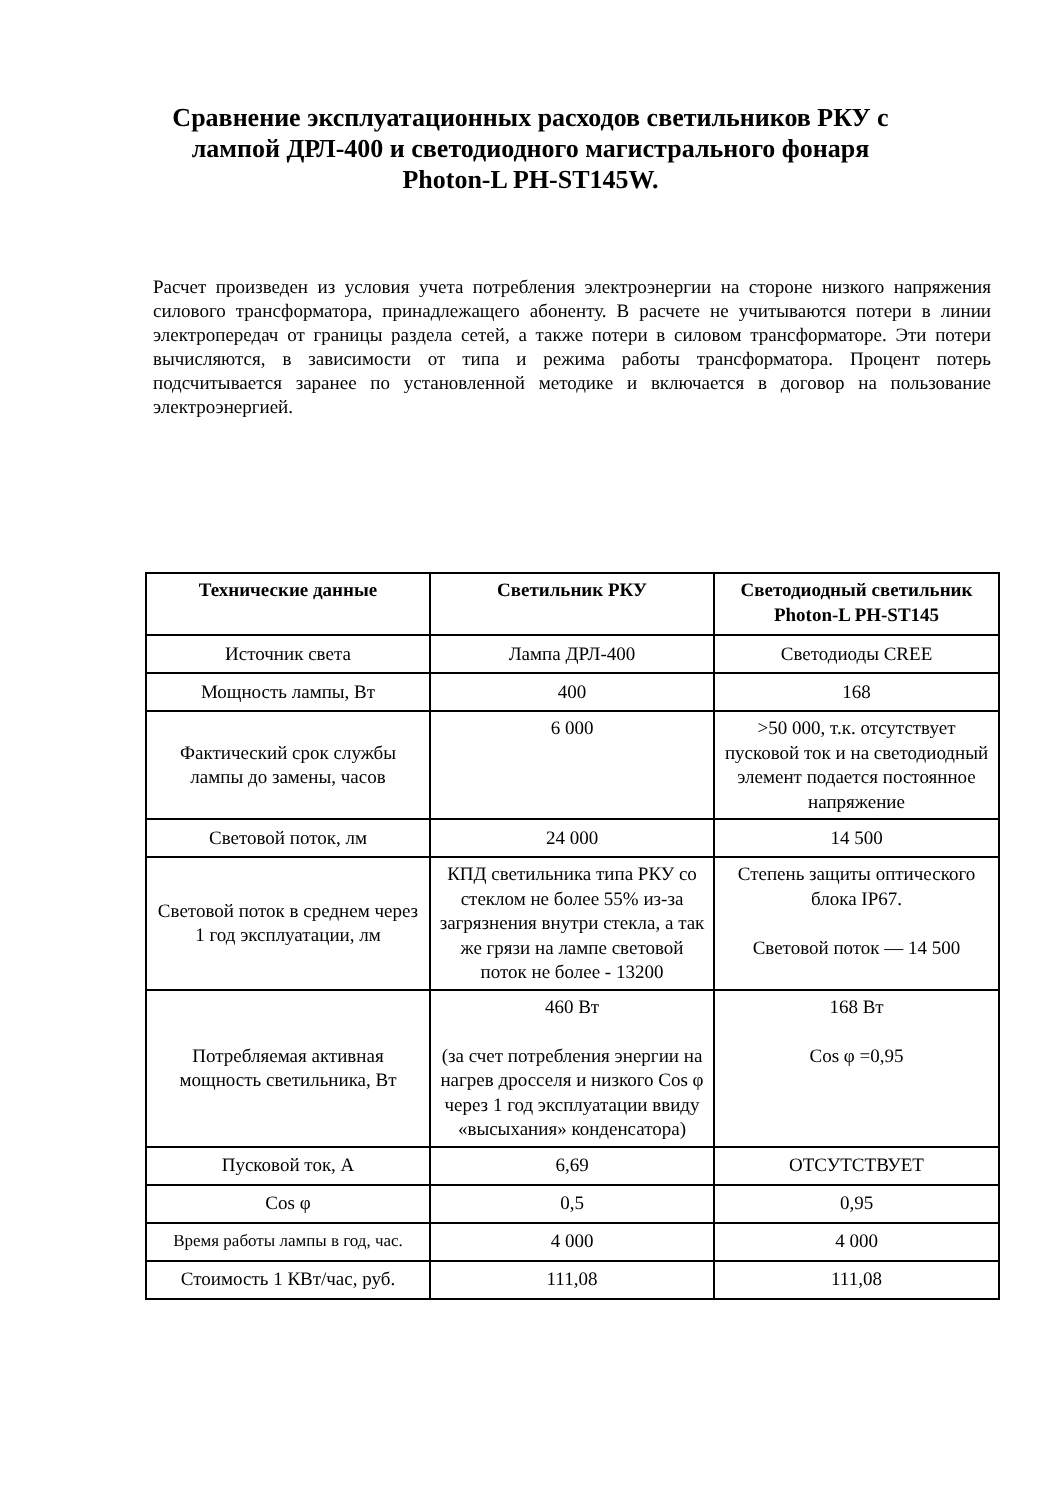Сравнение эксплуатационных расходов светильников РКУ с лампой ДРЛ-400 и светодиодного магистрального фонаря Photon-L PH-ST145W.
Расчет произведен из условия учета потребления электроэнергии на стороне низкого напряжения силового трансформатора, принадлежащего абоненту. В расчете не учитываются потери в линии электропередач от границы раздела сетей, а также потери в силовом трансформаторе. Эти потери вычисляются, в зависимости от типа и режима работы трансформатора. Процент потерь подсчитывается заранее по установленной методике и включается в договор на пользование электроэнергией.
| Технические данные | Светильник РКУ | Светодиодный светильник Photon-L PH-ST145 |
| --- | --- | --- |
| Источник света | Лампа ДРЛ-400 | Светодиоды CREE |
| Мощность лампы, Вт | 400 | 168 |
| Фактический срок службы лампы до замены, часов | 6 000 | >50 000, т.к. отсутствует пусковой ток и на светодиодный элемент подается постоянное напряжение |
| Световой поток, лм | 24 000 | 14 500 |
| Световой поток в среднем через 1 год эксплуатации, лм | КПД светильника типа РКУ со стеклом не более 55% из-за загрязнения внутри стекла, а так же грязи на лампе световой поток не более - 13200 | Степень защиты оптического блока IP67. Световой поток — 14 500 |
| Потребляемая активная мощность светильника, Вт | 460 Вт (за счет потребления энергии на нагрев дросселя и низкого Cos φ через 1 год эксплуатации ввиду «высыхания» конденсатора) | 168 Вт Cos φ =0,95 |
| Пусковой ток, А | 6,69 | ОТСУТСТВУЕТ |
| Cos φ | 0,5 | 0,95 |
| Время работы лампы в год, час. | 4 000 | 4 000 |
| Стоимость 1 КВт/час, руб. | 111,08 | 111,08 |